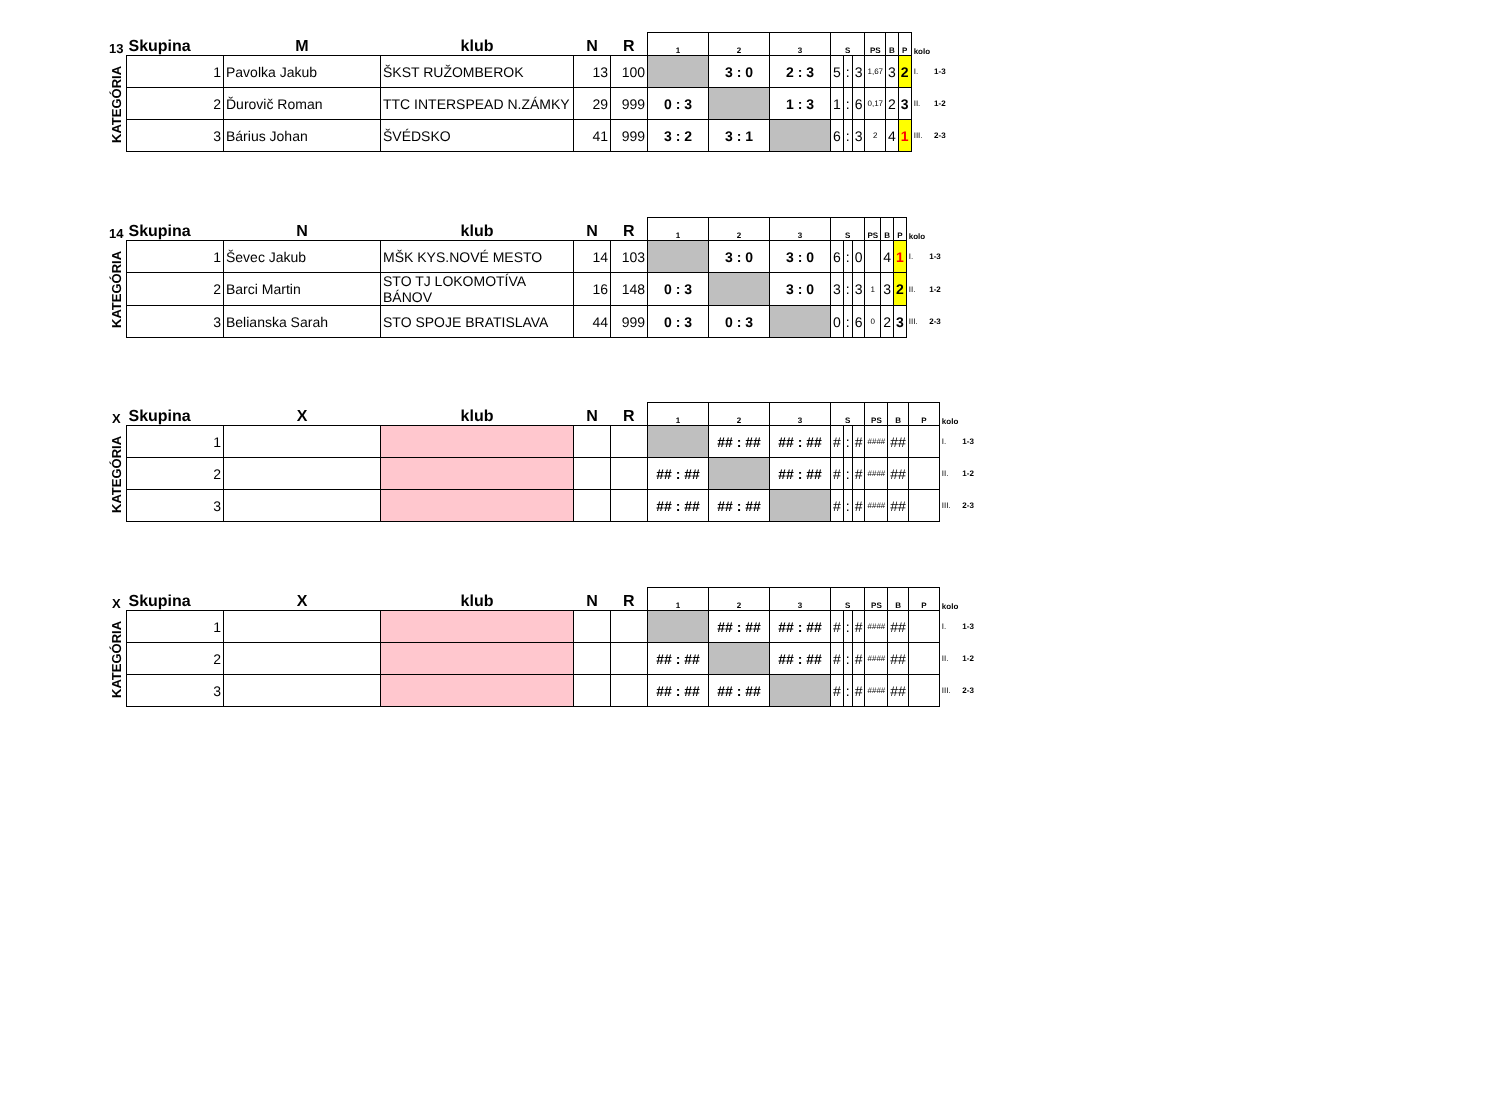| 13 | Skupina | M | klub | N | R | 1 | 2 | 3 | S | | | PS | B | P | kolo | |
| --- | --- | --- | --- | --- | --- | --- | --- | --- | --- | --- | --- | --- | --- | --- | --- | --- |
| KATEGÓRIA | 1 | Pavolka Jakub | ŠKST RUŽOMBEROK | 13 | 100 | | 3 : 0 | 2 : 3 | 5 | : | 3 | 1,67 | 3 | 2 | I. | 1-3 |
| | 2 | Ďurovič Roman | TTC INTERSPEAD N.ZÁMKY | 29 | 999 | 0 : 3 | | 1 : 3 | 1 | : | 6 | 0,17 | 2 | 3 | II. | 1-2 |
| | 3 | Bárius Johan | ŠVÉDSKO | 41 | 999 | 3 : 2 | 3 : 1 | | 6 | : | 3 | 2 | 4 | 1 | III. | 2-3 |
| 14 | Skupina | N | klub | N | R | 1 | 2 | 3 | S | | | PS | B | P | kolo | |
| --- | --- | --- | --- | --- | --- | --- | --- | --- | --- | --- | --- | --- | --- | --- | --- | --- |
| KATEGÓRIA | 1 | Ševec Jakub | MŠK KYS.NOVÉ MESTO | 14 | 103 | | 3 : 0 | 3 : 0 | 6 | : | 0 | | 4 | 1 | I. | 1-3 |
| | 2 | Barci Martin | STO TJ LOKOMOTÍVA BÁNOV | 16 | 148 | 0 : 3 | | 3 : 0 | 3 | : | 3 | 1 | 3 | 2 | II. | 1-2 |
| | 3 | Belianska Sarah | STO SPOJE BRATISLAVA | 44 | 999 | 0 : 3 | 0 : 3 | | 0 | : | 6 | 0 | 2 | 3 | III. | 2-3 |
| X | Skupina | X | klub | N | R | 1 | 2 | 3 | S | | | PS | B | P | kolo | |
| --- | --- | --- | --- | --- | --- | --- | --- | --- | --- | --- | --- | --- | --- | --- | --- | --- |
| KATEGÓRIA | 1 | | | | | | ## : ## | ## : ## | # | : | # | #### | ## | | I. | 1-3 |
| | 2 | | | | | ## : ## | | ## : ## | # | : | # | #### | ## | | II. | 1-2 |
| | 3 | | | | | ## : ## | ## : ## | | # | : | # | #### | ## | | III. | 2-3 |
| X | Skupina | X | klub | N | R | 1 | 2 | 3 | S | | | PS | B | P | kolo | |
| --- | --- | --- | --- | --- | --- | --- | --- | --- | --- | --- | --- | --- | --- | --- | --- | --- |
| KATEGÓRIA | 1 | | | | | | ## : ## | ## : ## | # | : | # | #### | ## | | I. | 1-3 |
| | 2 | | | | | ## : ## | | ## : ## | # | : | # | #### | ## | | II. | 1-2 |
| | 3 | | | | | ## : ## | ## : ## | | # | : | # | #### | ## | | III. | 2-3 |